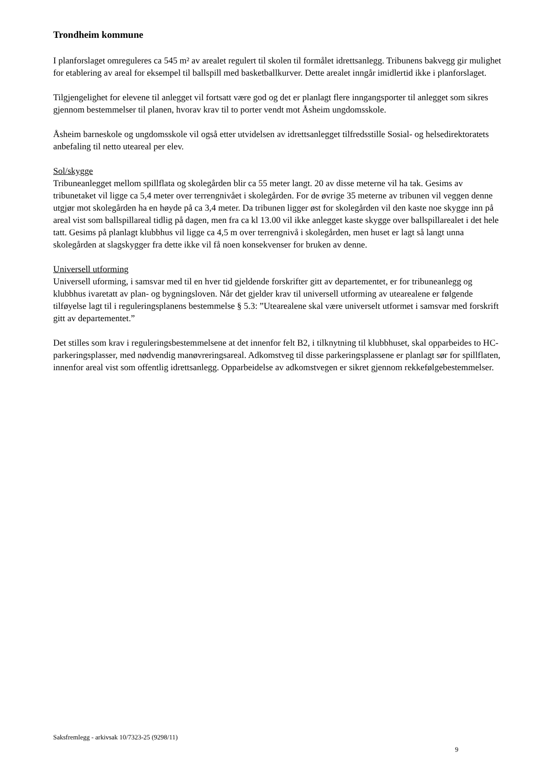Trondheim kommune
I planforslaget omreguleres ca 545 m² av arealet regulert til skolen til formålet idrettsanlegg. Tribunens bakvegg gir mulighet for etablering av areal for eksempel til ballspill med basketballkurver. Dette arealet inngår imidlertid ikke i planforslaget.
Tilgjengelighet for elevene til anlegget vil fortsatt være god og det er planlagt flere inngangsporter til anlegget som sikres gjennom bestemmelser til planen, hvorav krav til to porter vendt mot Åsheim ungdomsskole.
Åsheim barneskole og ungdomsskole vil også etter utvidelsen av idrettsanlegget tilfredsstille Sosial- og helsedirektoratets anbefaling til netto uteareal per elev.
Sol/skygge
Tribuneanlegget mellom spillflata og skolegården blir ca 55 meter langt. 20 av disse meterne vil ha tak. Gesims av tribunetaket vil ligge ca 5,4 meter over terrengnivået i skolegården. For de øvrige 35 meterne av tribunen vil veggen denne utgjør mot skolegården ha en høyde på ca 3,4 meter. Da tribunen ligger øst for skolegården vil den kaste noe skygge inn på areal vist som ballspillareal tidlig på dagen, men fra ca kl 13.00 vil ikke anlegget kaste skygge over ballspillarealet i det hele tatt. Gesims på planlagt klubbhus vil ligge ca 4,5 m over terrengnivå i skolegården, men huset er lagt så langt unna skolegården at slagskygger fra dette ikke vil få noen konsekvenser for bruken av denne.
Universell utforming
Universell uforming, i samsvar med til en hver tid gjeldende forskrifter gitt av departementet, er for tribuneanlegg og klubbhus ivaretatt av plan- og bygningsloven. Når det gjelder krav til universell utforming av utearealene er følgende tilføyelse lagt til i reguleringsplanens bestemmelse § 5.3: ”Utearealene skal være universelt utformet i samsvar med forskrift gitt av departementet.”
Det stilles som krav i reguleringsbestemmelsene at det innenfor felt B2, i tilknytning til klubbhuset, skal opparbeides to HC-parkeringsplasser, med nødvendig manøvreringsareal. Adkomstveg til disse parkeringsplassene er planlagt sør for spillflaten, innenfor areal vist som offentlig idrettsanlegg. Opparbeidelse av adkomstvegen er sikret gjennom rekkefølgebestemmelser.
Saksfremlegg - arkivsak 10/7323-25 (9298/11)
9